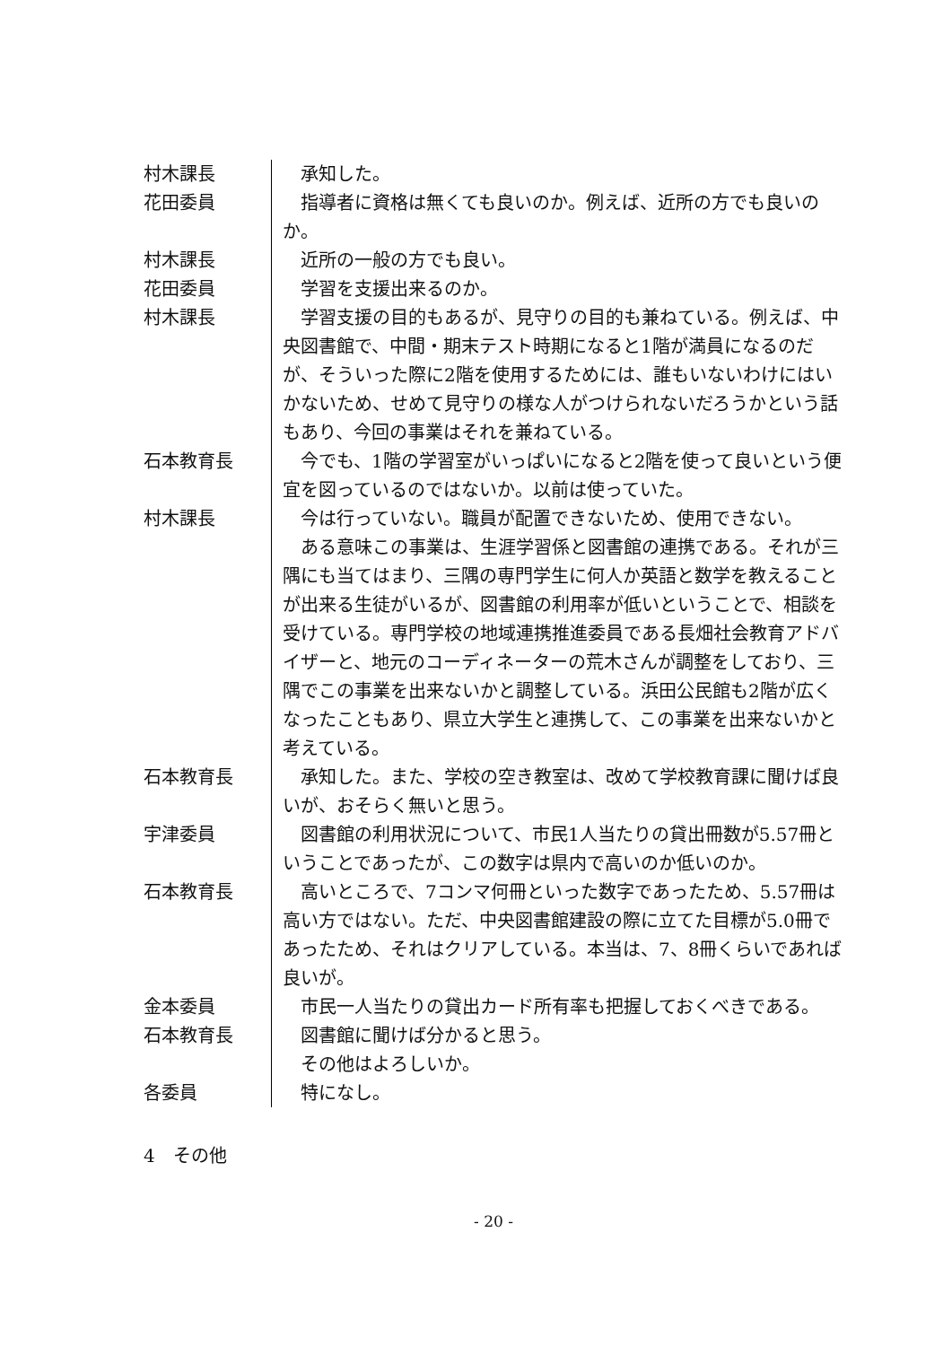| 村木課長 | 承知した。 |
| 花田委員 | 指導者に資格は無くても良いのか。例えば、近所の方でも良いのか。 |
| 村木課長 | 近所の一般の方でも良い。 |
| 花田委員 | 学習を支援出来るのか。 |
| 村木課長 | 学習支援の目的もあるが、見守りの目的も兼ねている。例えば、中央図書館で、中間・期末テスト時期になると1階が満員になるのだが、そういった際に2階を使用するためには、誰もいないわけにはいかないため、せめて見守りの様な人がつけられないだろうかという話もあり、今回の事業はそれを兼ねている。 |
| 石本教育長 | 今でも、1階の学習室がいっぱいになると2階を使って良いという便宜を図っているのではないか。以前は使っていた。 |
| 村木課長 | 今は行っていない。職員が配置できないため、使用できない。 ある意味この事業は、生涯学習係と図書館の連携である。それが三隅にも当てはまり、三隅の専門学生に何人か英語と数学を教えることが出来る生徒がいるが、図書館の利用率が低いということで、相談を受けている。専門学校の地域連携推進委員である長畑社会教育アドバイザーと、地元のコーディネーターの荒木さんが調整をしており、三隅でこの事業を出来ないかと調整している。浜田公民館も2階が広くなったこともあり、県立大学生と連携して、この事業を出来ないかと考えている。 |
| 石本教育長 | 承知した。また、学校の空き教室は、改めて学校教育課に聞けば良いが、おそらく無いと思う。 |
| 宇津委員 | 図書館の利用状況について、市民1人当たりの貸出冊数が5.57冊ということであったが、この数字は県内で高いのか低いのか。 |
| 石本教育長 | 高いところで、7コンマ何冊といった数字であったため、5.57冊は高い方ではない。ただ、中央図書館建設の際に立てた目標が5.0冊であったため、それはクリアしている。本当は、7、8冊くらいであれば良いが。 |
| 金本委員 | 市民一人当たりの貸出カード所有率も把握しておくべきである。 |
| 石本教育長 | 図書館に聞けば分かると思う。 その他はよろしいか。 |
| 各委員 | 特になし。 |
4　その他
- 20 -